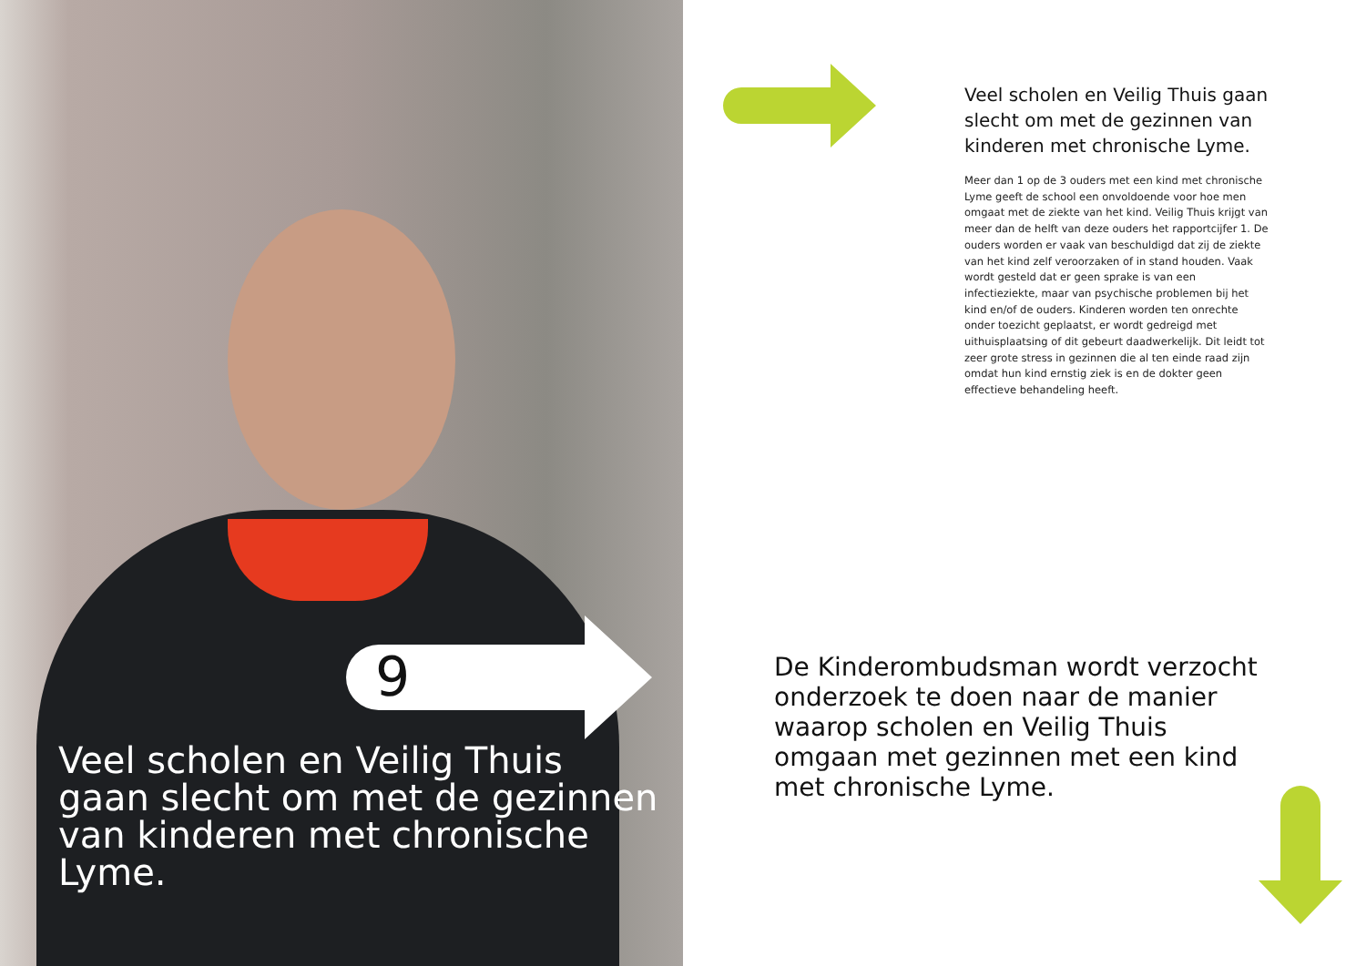9
Veel scholen en Veilig Thuis gaan slecht om met de gezinnen van kinderen met chronische Lyme.
Veel scholen en Veilig Thuis gaan slecht om met de gezinnen van kinderen met chronische Lyme.
Meer dan 1 op de 3 ouders met een kind met chronische Lyme geeft de school een onvoldoende voor hoe men omgaat met de ziekte van het kind. Veilig Thuis krijgt van meer dan de helft van deze ouders het rapportcijfer 1. De ouders worden er vaak van beschuldigd dat zij de ziekte van het kind zelf veroorzaken of in stand houden. Vaak wordt gesteld dat er geen sprake is van een infectieziekte, maar van psychische problemen bij het kind en/of de ouders. Kinderen worden ten onrechte onder toezicht geplaatst, er wordt gedreigd met uithuisplaatsing of dit gebeurt daadwerkelijk. Dit leidt tot zeer grote stress in gezinnen die al ten einde raad zijn omdat hun kind ernstig ziek is en de dokter geen effectieve behandeling heeft.
De Kinderombudsman wordt verzocht onderzoek te doen naar de manier waarop scholen en Veilig Thuis omgaan met gezinnen met een kind met chronische Lyme.